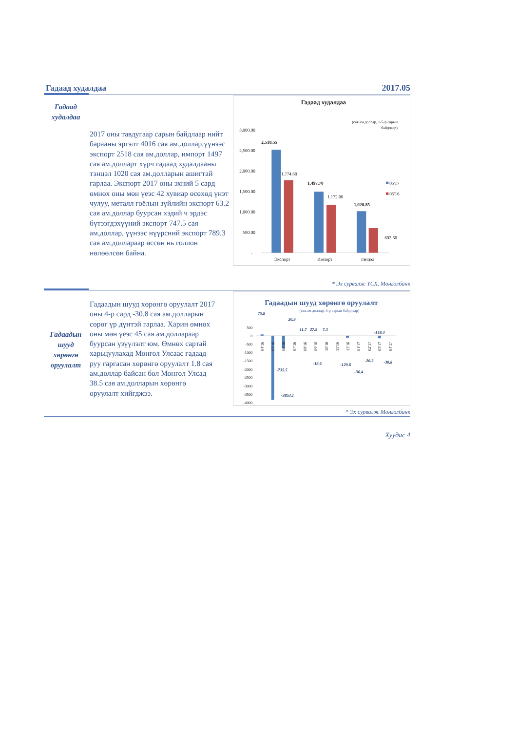Гадаад худалдаа
2017.05
Гадаад
худалдаа
2017 оны тавдугаар сарын байдлаар нийт барааны эргэлт 4016 сая ам.доллар,үүнээс экспорт 2518 сая ам.доллар, импорт 1497 сая ам.долларт хүрч гадаад худалдааны тэнцэл 1020 сая ам.долларын ашигтай гарлаа. Экспорт 2017 оны эхний 5 сард өмнөх оны мөн үеэс 42 хувиар өсөхөд үнэт чулуу, металл гоёлын зүйлийн экспорт 63.2 сая ам.доллар буурсан хэдий ч эрдэс бүтээгдэхүүний экспорт 747.5 сая ам.доллар, үүнээс нүүрсний экспорт 789.3 сая ам.доллараар өссөн нь голлон нөлөөлсөн байна.
Гадаад худалдаа
(сая ам.доллар, 1-5-р сарын
байдлаар)
3,000.00
2,500.00
2,000.00
1,500.00
1,000.00
500.00
-
2,518.55
1,774.60
1,497.70
1,172.00
1,020.85
602.60
05'17
05'16
Экспорт
Импорт
Тэнцэл
* Эх сурвалж ҮСХ, Монголбанк
Гадаадын
шууд
хөрөнгө
оруулалт
Гадаадын шууд хөрөнгө оруулалт 2017 оны 4-р сард -30.8 сая ам.долларын сөрөг үр дүнтэй гарлаа. Харин өмнөх оны мөн үеэс 45 сая ам.доллараар буурсан үзүүлэлт юм. Өмнөх сартай харьцуулахад Монгол Улсаас гадаад руу гаргасан хөрөнгө оруулалт 1.8 сая ам.доллар байсан бол Монгол Улсад 38.5 сая ам.долларын хөрөнгө оруулалт хийгджээ.
Гадаадын шууд хөрөнгө оруулалт
(сая.ам доллар, 4-р сарын байдлаар)
500
0
-500
-1000
-1500
-2000
-2500
-3000
-3500
-4000
75.8
20.9
11.7
27.5
7.3
-148.4
-735.5
-3853.1
-18.6
-120.6
-36.4
-26.2
-30.8
04'16
05'16
06'16
07'16
08'16
09'16
10'16
11'16
12'16
01'17
02'17
03'17
04'17
* Эх сурвалж Монголбанк
Хуудас 4